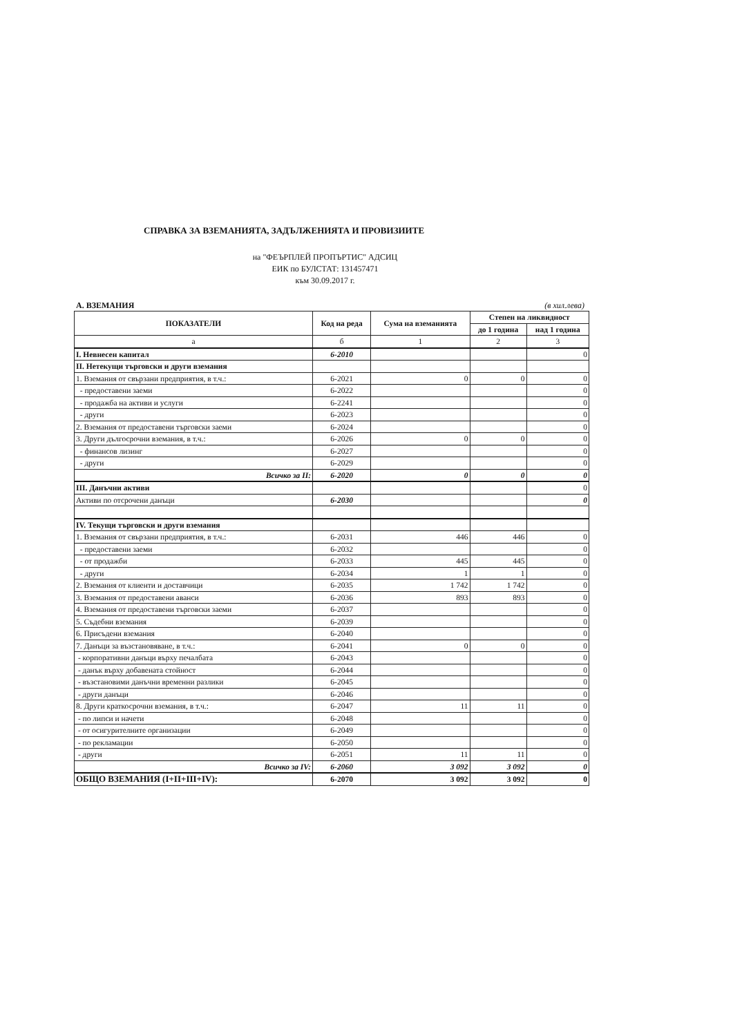СПРАВКА ЗА ВЗЕМАНИЯТА, ЗАДЪЛЖЕНИЯТА И ПРОВИЗИИТЕ
на "ФЕЪРПЛЕЙ ПРОПЪРТИС" АДСИЦ
ЕИК по БУЛСТАТ: 131457471
към 30.09.2017 г.
А. ВЗЕМАНИЯ (в хил.лева)
| ПОКАЗАТЕЛИ | Код на реда | Сума на вземанията | Степен на ликвидност | |
| --- | --- | --- | --- | --- |
| | | | до 1 година | над 1 година |
| а | б | 1 | 2 | 3 |
| I. Невнесен капитал | 6-2010 | | | 0 |
| II. Нетекущи търговски и други вземания | | | | |
| 1. Вземания от свързани предприятия, в т.ч.: | 6-2021 | 0 | 0 | 0 |
| - предоставени заеми | 6-2022 | | | 0 |
| - продажба на активи и услуги | 6-2241 | | | 0 |
| - други | 6-2023 | | | 0 |
| 2. Вземания от предоставени търговски заеми | 6-2024 | | | 0 |
| 3. Други дългосрочни вземания, в т.ч.: | 6-2026 | 0 | 0 | 0 |
| - финансов лизинг | 6-2027 | | | 0 |
| - други | 6-2029 | | | 0 |
| Всичко за II: | 6-2020 | 0 | 0 | 0 |
| III. Данъчни активи | | | | 0 |
| Активи по отсрочени данъци | 6-2030 | | | 0 |
| IV. Текущи търговски и други вземания | | | | |
| 1. Вземания от свързани предприятия, в т.ч.: | 6-2031 | 446 | 446 | 0 |
| - предоставени заеми | 6-2032 | | | 0 |
| - от продажби | 6-2033 | 445 | 445 | 0 |
| - други | 6-2034 | 1 | 1 | 0 |
| 2. Вземания от клиенти и доставчици | 6-2035 | 1 742 | 1 742 | 0 |
| 3. Вземания от предоставени аванси | 6-2036 | 893 | 893 | 0 |
| 4. Вземания от предоставени търговски заеми | 6-2037 | | | 0 |
| 5. Съдебни вземания | 6-2039 | | | 0 |
| 6. Присъдени вземания | 6-2040 | | | 0 |
| 7. Данъци за възстановяване, в т.ч.: | 6-2041 | 0 | 0 | 0 |
| - корпоративни данъци върху печалбата | 6-2043 | | | 0 |
| - данък върху добавената стойност | 6-2044 | | | 0 |
| - възстановими данъчни временни разлики | 6-2045 | | | 0 |
| - други данъци | 6-2046 | | | 0 |
| 8. Други краткосрочни вземания, в т.ч.: | 6-2047 | 11 | 11 | 0 |
| - по липси и начети | 6-2048 | | | 0 |
| - от осигурителните организации | 6-2049 | | | 0 |
| - по рекламации | 6-2050 | | | 0 |
| - други | 6-2051 | 11 | 11 | 0 |
| Всичко за IV: | 6-2060 | 3 092 | 3 092 | 0 |
| ОБЩО ВЗЕМАНИЯ (I+II+III+IV): | 6-2070 | 3 092 | 3 092 | 0 |